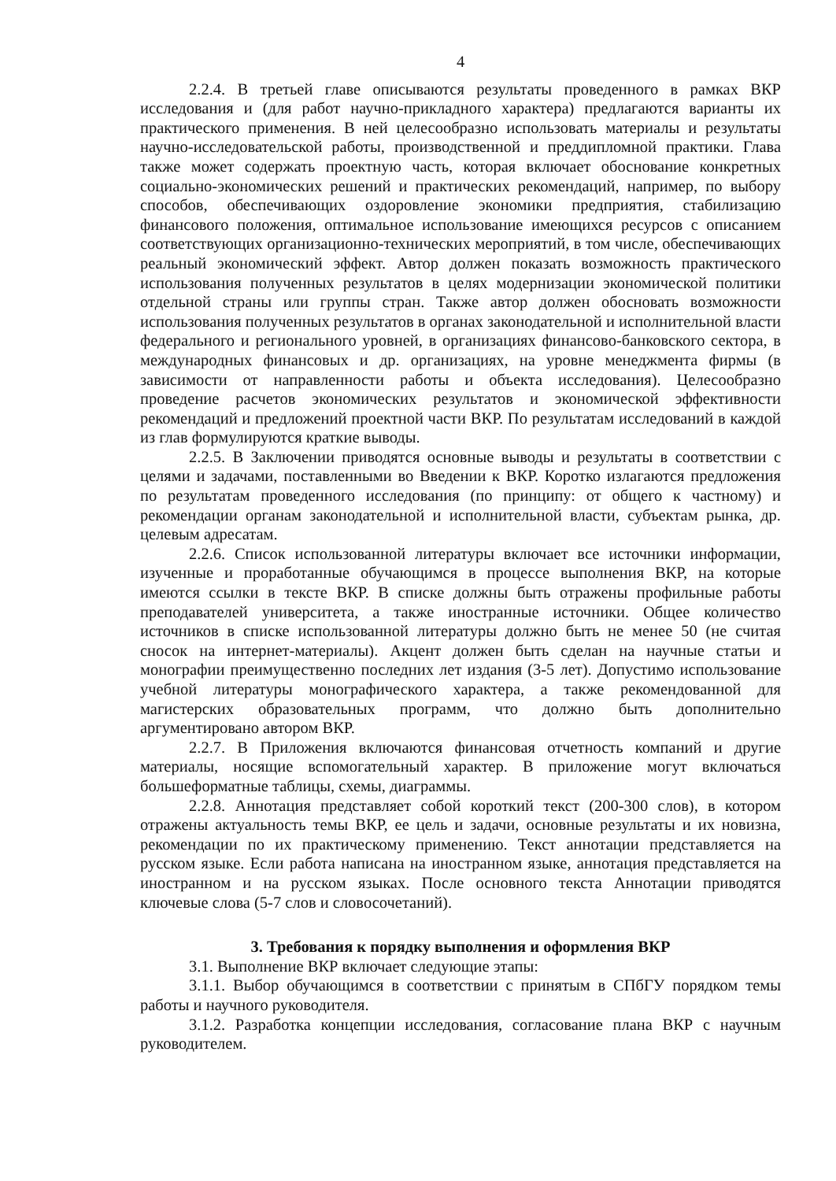4
2.2.4. В третьей главе описываются результаты проведенного в рамках ВКР исследования и (для работ научно-прикладного характера) предлагаются варианты их практического применения. В ней целесообразно использовать материалы и результаты научно-исследовательской работы, производственной и преддипломной практики. Глава также может содержать проектную часть, которая включает обоснование конкретных социально-экономических решений и практических рекомендаций, например, по выбору способов, обеспечивающих оздоровление экономики предприятия, стабилизацию финансового положения, оптимальное использование имеющихся ресурсов с описанием соответствующих организационно-технических мероприятий, в том числе, обеспечивающих реальный экономический эффект. Автор должен показать возможность практического использования полученных результатов в целях модернизации экономической политики отдельной страны или группы стран. Также автор должен обосновать возможности использования полученных результатов в органах законодательной и исполнительной власти федерального и регионального уровней, в организациях финансово-банковского сектора, в международных финансовых и др. организациях, на уровне менеджмента фирмы (в зависимости от направленности работы и объекта исследования). Целесообразно проведение расчетов экономических результатов и экономической эффективности рекомендаций и предложений проектной части ВКР. По результатам исследований в каждой из глав формулируются краткие выводы.
2.2.5. В Заключении приводятся основные выводы и результаты в соответствии с целями и задачами, поставленными во Введении к ВКР. Коротко излагаются предложения по результатам проведенного исследования (по принципу: от общего к частному) и рекомендации органам законодательной и исполнительной власти, субъектам рынка, др. целевым адресатам.
2.2.6. Список использованной литературы включает все источники информации, изученные и проработанные обучающимся в процессе выполнения ВКР, на которые имеются ссылки в тексте ВКР. В списке должны быть отражены профильные работы преподавателей университета, а также иностранные источники. Общее количество источников в списке использованной литературы должно быть не менее 50 (не считая сносок на интернет-материалы). Акцент должен быть сделан на научные статьи и монографии преимущественно последних лет издания (3-5 лет). Допустимо использование учебной литературы монографического характера, а также рекомендованной для магистерских образовательных программ, что должно быть дополнительно аргументировано автором ВКР.
2.2.7. В Приложения включаются финансовая отчетность компаний и другие материалы, носящие вспомогательный характер. В приложение могут включаться большеформатные таблицы, схемы, диаграммы.
2.2.8. Аннотация представляет собой короткий текст (200-300 слов), в котором отражены актуальность темы ВКР, ее цель и задачи, основные результаты и их новизна, рекомендации по их практическому применению. Текст аннотации представляется на русском языке. Если работа написана на иностранном языке, аннотация представляется на иностранном и на русском языках. После основного текста Аннотации приводятся ключевые слова (5-7 слов и словосочетаний).
3. Требования к порядку выполнения и оформления ВКР
3.1. Выполнение ВКР включает следующие этапы:
3.1.1. Выбор обучающимся в соответствии с принятым в СПбГУ порядком темы работы и научного руководителя.
3.1.2. Разработка концепции исследования, согласование плана ВКР с научным руководителем.